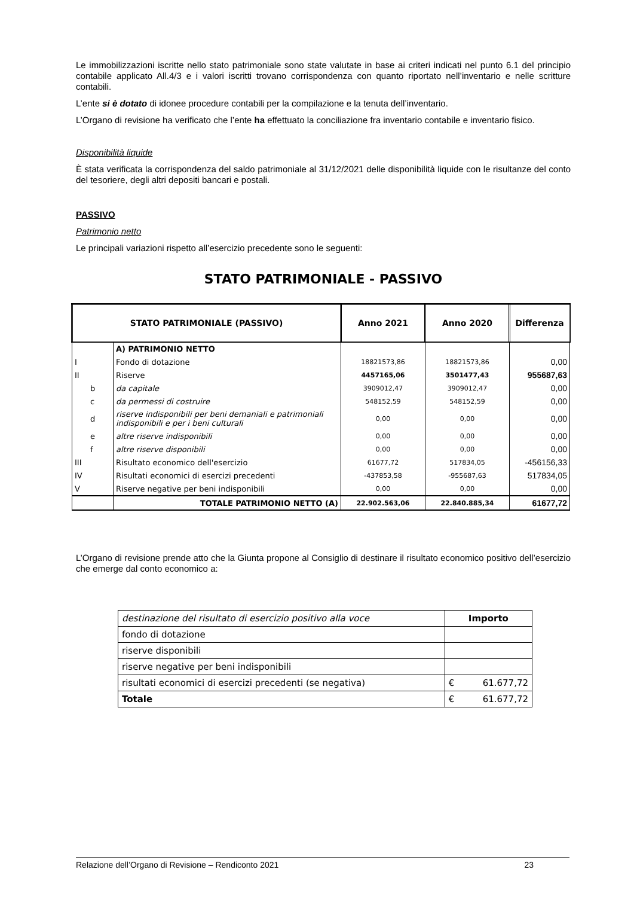Le immobilizzazioni iscritte nello stato patrimoniale sono state valutate in base ai criteri indicati nel punto 6.1 del principio contabile applicato All.4/3 e i valori iscritti trovano corrispondenza con quanto riportato nell’inventario e nelle scritture contabili.
L’ente si è dotato di idonee procedure contabili per la compilazione e la tenuta dell’inventario.
L’Organo di revisione ha verificato che l’ente ha effettuato la conciliazione fra inventario contabile e inventario fisico.
Disponibilità liquide
È stata verificata la corrispondenza del saldo patrimoniale al 31/12/2021 delle disponibilità liquide con le risultanze del conto del tesoriere, degli altri depositi bancari e postali.
PASSIVO
Patrimonio netto
Le principali variazioni rispetto all’esercizio precedente sono le seguenti:
STATO PATRIMONIALE - PASSIVO
| STATO PATRIMONIALE (PASSIVO) | | Anno 2021 | Anno 2020 | Differenza |
| --- | --- | --- | --- | --- |
| | A) PATRIMONIO NETTO | | | |
| I | Fondo di dotazione | 18821573,86 | 18821573,86 | 0,00 |
| II | Riserve | 4457165,06 | 3501477,43 | 955687,63 |
| b | da capitale | 3909012,47 | 3909012,47 | 0,00 |
| c | da permessi di costruire | 548152,59 | 548152,59 | 0,00 |
| d | riserve indisponibili per beni demaniali e patrimoniali indisponibili e per i beni culturali | 0,00 | 0,00 | 0,00 |
| e | altre riserve indisponibili | 0,00 | 0,00 | 0,00 |
| f | altre riserve disponibili | 0,00 | 0,00 | 0,00 |
| III | Risultato economico dell'esercizio | 61677,72 | 517834,05 | -456156,33 |
| IV | Risultati economici di esercizi precedenti | -437853,58 | -955687,63 | 517834,05 |
| V | Riserve negative per beni indisponibili | 0,00 | 0,00 | 0,00 |
| | TOTALE PATRIMONIO NETTO (A) | 22.902.563,06 | 22.840.885,34 | 61677,72 |
L’Organo di revisione prende atto che la Giunta propone al Consiglio di destinare il risultato economico positivo dell’esercizio che emerge dal conto economico a:
| destinazione del risultato di esercizio positivo alla voce | Importo | |
| fondo di dotazione | | |
| riserve disponibili | | |
| riserve negative per beni indisponibili | | |
| risultati economici di esercizi precedenti (se negativa) | € | 61.677,72 |
| Totale | € | 61.677,72 |
Relazione dell’Organo di Revisione – Rendiconto 2021 23